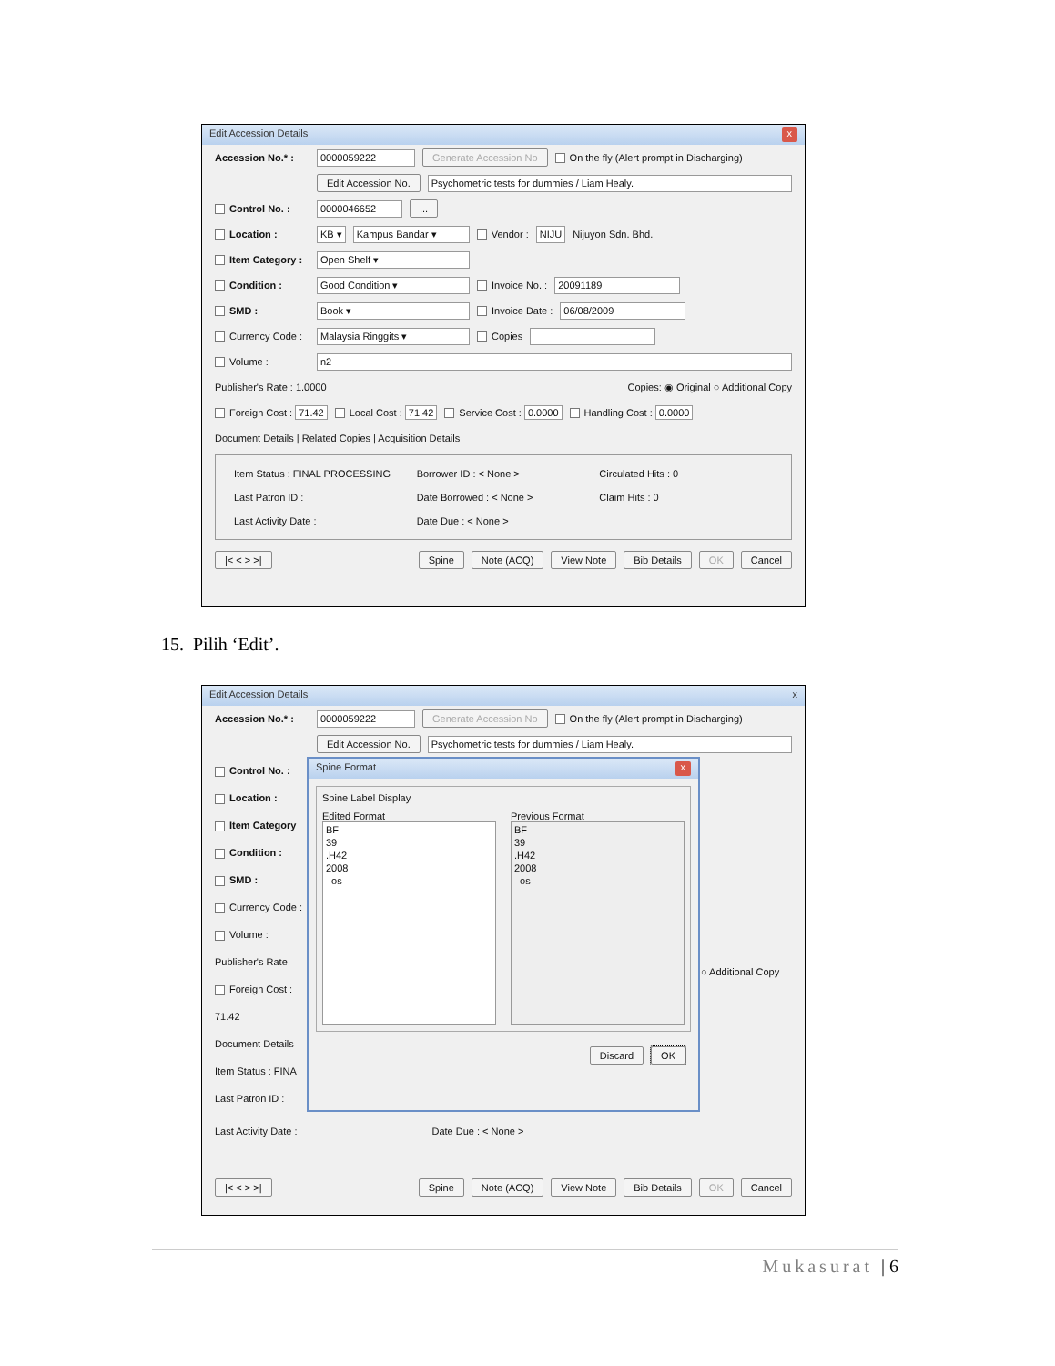Edit Accession Details x
Accession No.* : 0000059222 Generate Accession No On the fly (Alert prompt in Discharging)
Edit Accession No. Psychometric tests for dummies / Liam Healy.
Control No. : 0000046652...
Location : KB ▾ Kampus Bandar ▾ Vendor : NIJU Nijuyon Sdn. Bhd.
Item Category : Open Shelf ▾
Condition : Good Condition ▾ Invoice No. : 20091189
SMD : Book ▾ Invoice Date : 06/08/2009
Currency Code : Malaysia Ringgits ▾ Copies
Volume : n2
Publisher's Rate : 1.0000 Copies: ◉ Original ○ Additional Copy
Foreign Cost : 71.42 Local Cost : 71.42 Service Cost : 0.0000 Handling Cost : 0.0000
Document Details | Related Copies | Acquisition Details
Item Status : FINAL PROCESSING Borrower ID : < None > Circulated Hits : 0 Last Patron ID : Date Borrowed : < None > Claim Hits : 0 Last Activity Date : Date Due : < None >
|< < > >| Spine Note (ACQ) View Note Bib Details OK Cancel
15. Pilih ‘Edit’.
Edit Accession Details x
Accession No.* : 0000059222 Generate Accession No On the fly (Alert prompt in Discharging)
Edit Accession No. Psychometric tests for dummies / Liam Healy.
Control No. :
Location :
Item Category
Condition :
SMD :
Currency Code :
Volume :
Publisher's Rate
Foreign Cost : 71.42
Document Details
Item Status : FINA
Last Patron ID :
Spine Format x
Spine Label Display
Edited Format
BF
39
.H42
2008
os
Previous Format
BF
39
.H42
2008
os
Discard OK
○ Additional Copy
Last Activity Date : Date Due : < None >
|< < > >| Spine Note (ACQ) View Note Bib Details OK Cancel
Mukasurat | 6